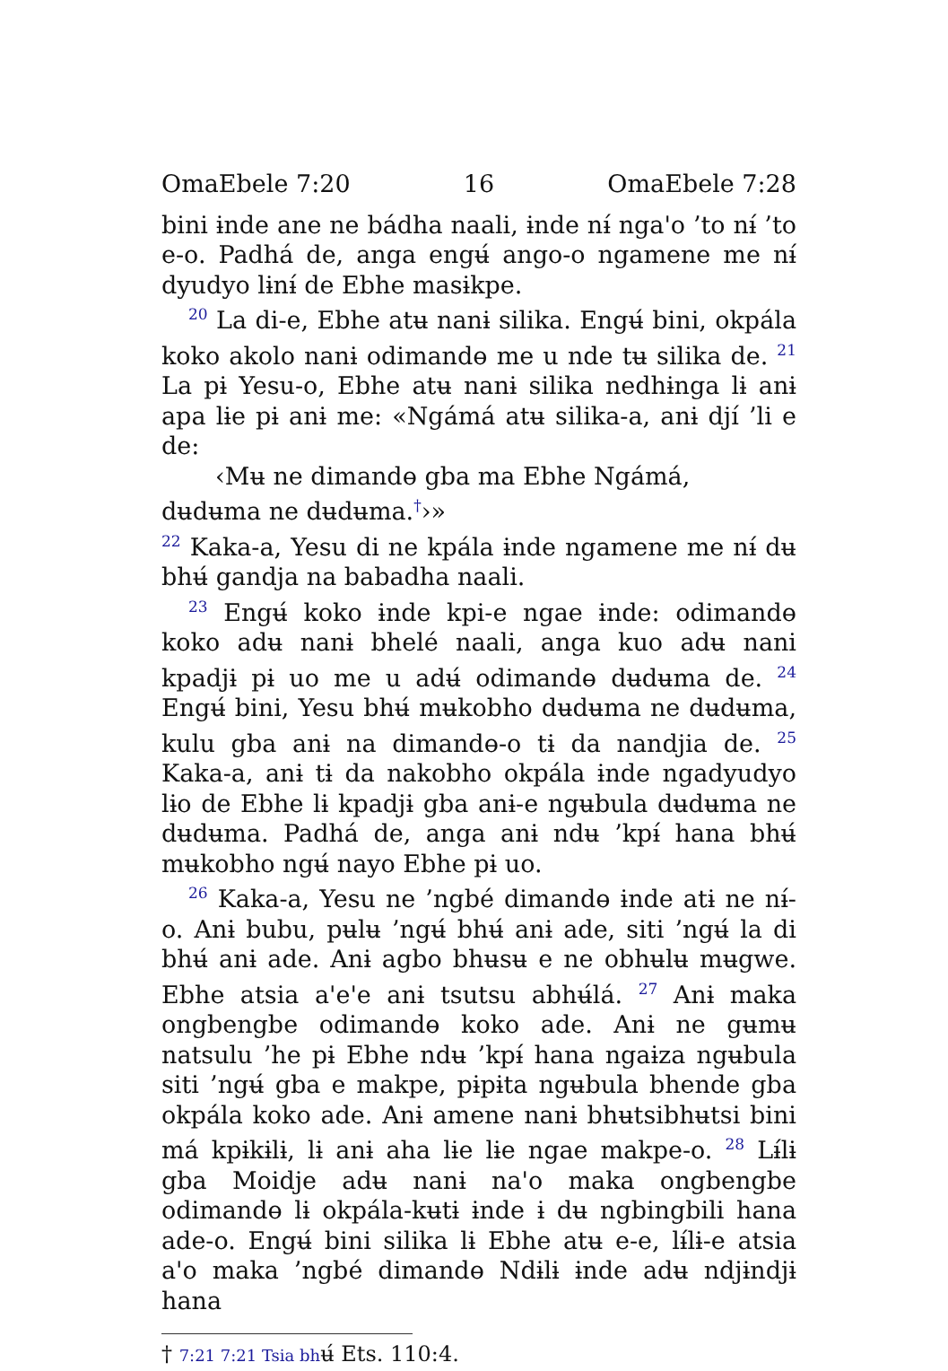OmaEbele 7:20 16 OmaEbele 7:28
bini ɨnde ane ne bádha naali, ɨnde nɨ́ nga'o ’to nɨ́ ’to e-o. Padhá de, anga engʉ́ ango-o ngamene me nɨ́ dyudyo lɨnɨ́ de Ebhe masɨkpe.
<sup>20</sup> La di-e, Ebhe atʉ nanɨ silika. Engʉ́ bini, okpála koko akolo nanɨ odimandɵ me u nde tʉ silika de. <sup>21</sup> La pɨ Yesu-o, Ebhe atʉ nanɨ silika nedhɨnga lɨ anɨ apa lɨe pɨ anɨ me: «Ngámá atʉ silika-a, anɨ djí ’li e de:
‹Mʉ ne dimandɵ gba ma Ebhe Ngámá,
dʉdʉma ne dʉdʉma.<sup>†</sup>›»
<sup>22</sup> Kaka-a, Yesu di ne kpála ɨnde ngamene me nɨ́ dʉ bhʉ́ gandja na babadha naali.
<sup>23</sup> Engʉ́ koko ɨnde kpi-e ngae ɨnde: odimandɵ koko adʉ nanɨ bhelé naali, anga kuo adʉ nani kpadjɨ pɨ uo me u adʉ́ odimandɵ dʉdʉma de. <sup>24</sup> Engʉ́ bini, Yesu bhʉ́ mʉkobho dʉdʉma ne dʉdʉma, kulu gba anɨ na dimandɵ-o tɨ da nandjia de. <sup>25</sup> Kaka-a, anɨ tɨ da nakobho okpála ɨnde ngadyudyo lɨo de Ebhe lɨ kpadjɨ gba anɨ-e ngʉbula dʉdʉma ne dʉdʉma. Padhá de, anga anɨ ndʉ ’kpɨ́ hana bhʉ́ mʉkobho ngʉ́ nayo Ebhe pɨ uo.
<sup>26</sup> Kaka-a, Yesu ne ’ngbé dimandɵ ɨnde atɨ ne nɨ́-o. Anɨ bubu, pʉlʉ ’ngʉ́ bhʉ́ anɨ ade, siti ’ngʉ́ la di bhʉ́ anɨ ade. Anɨ agbo bhʉsʉ e ne obhʉlʉ mʉgwe. Ebhe atsia a'e'e anɨ tsutsu abhʉ́lá. <sup>27</sup> Anɨ maka ongbengbe odimandɵ koko ade. Anɨ ne gʉmʉ natsulu ’he pɨ Ebhe ndʉ ’kpɨ́ hana ngaɨza ngʉbula siti ’ngʉ́ gba e makpe, pɨpɨta ngʉbula bhende gba okpála koko ade. Anɨ amene nanɨ bhʉtsibhʉtsi bini má kpɨkɨlɨ, lɨ anɨ aha lɨe lɨe ngae makpe-o. <sup>28</sup> Lɨ́lɨ gba Moidje adʉ nanɨ na'o maka ongbengbe odimandɵ lɨ okpála-kʉtɨ ɨnde ɨ dʉ ngbingbili hana ade-o. Engʉ́ bini silika lɨ Ebhe atʉ e-e, lɨ́lɨ-e atsia a'o maka ’ngbé dimandɵ Ndɨlɨ ɨnde adʉ ndjɨndjɨ hana
† 7:21 7:21 Tsia bhʉ́ Ets. 110:4.